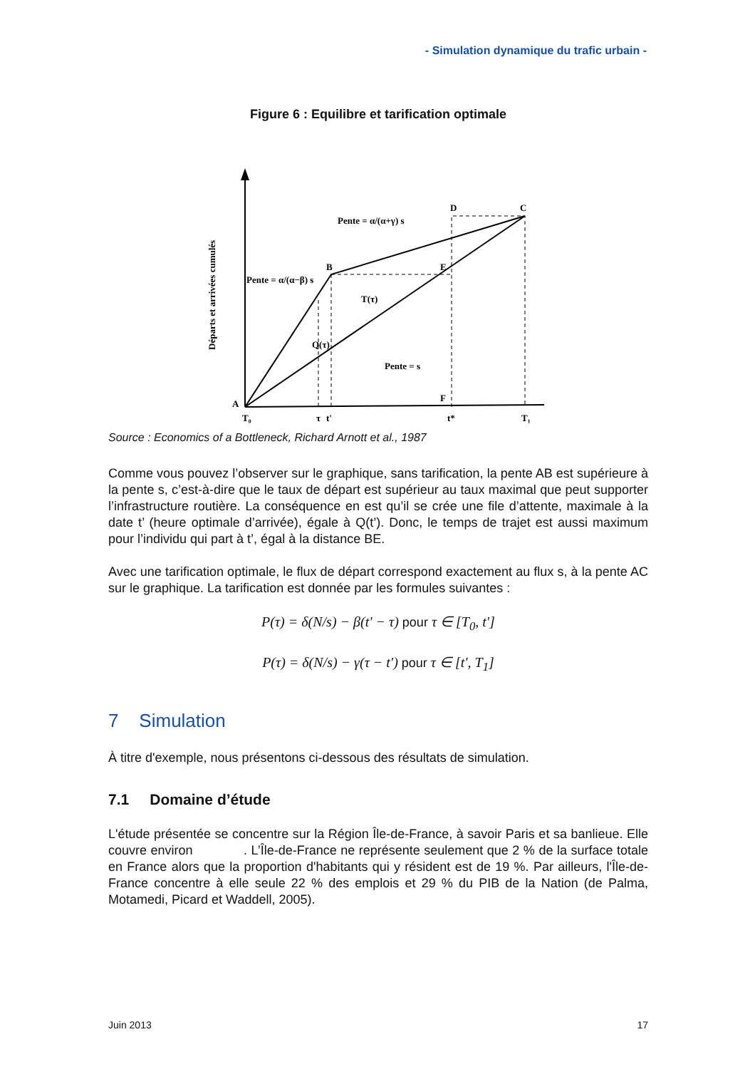- Simulation dynamique du trafic urbain -
Figure 6 : Equilibre et tarification optimale
D
C
B
E
A
F
Pente = α/(α+γ) s
Pente = α/(α−β) s
T(τ)
Q(τ)
Pente = s
T₀
τ
t'
t*
T₁
Départs et arrivées cumulés
Source : Economics of a Bottleneck, Richard Arnott et al., 1987
Comme vous pouvez l’observer sur le graphique, sans tarification, la pente AB est supérieure à la pente s, c’est-à-dire que le taux de départ est supérieur au taux maximal que peut supporter l’infrastructure routière. La conséquence en est qu’il se crée une file d’attente, maximale à la date t’ (heure optimale d’arrivée), égale à Q(t’). Donc, le temps de trajet est aussi maximum pour l’individu qui part à t’, égal à la distance BE.
Avec une tarification optimale, le flux de départ correspond exactement au flux s, à la pente AC sur le graphique. La tarification est donnée par les formules suivantes :
P(τ) = δ(N/s) − β(t' − τ) pour τ ∈ [T<sub>0</sub>, t']
P(τ) = δ(N/s) − γ(τ − t') pour τ ∈ [t', T<sub>1</sub>]
7 Simulation
À titre d'exemple, nous présentons ci-dessous des résultats de simulation.
7.1 Domaine d’étude
L'étude présentée se concentre sur la Région Île-de-France, à savoir Paris et sa banlieue. Elle couvre environ . L’Île-de-France ne représente seulement que 2 % de la surface totale en France alors que la proportion d'habitants qui y résident est de 19 %. Par ailleurs, l'Île-de-France concentre à elle seule 22 % des emplois et 29 % du PIB de la Nation (de Palma, Motamedi, Picard et Waddell, 2005).
Juin 2013 17